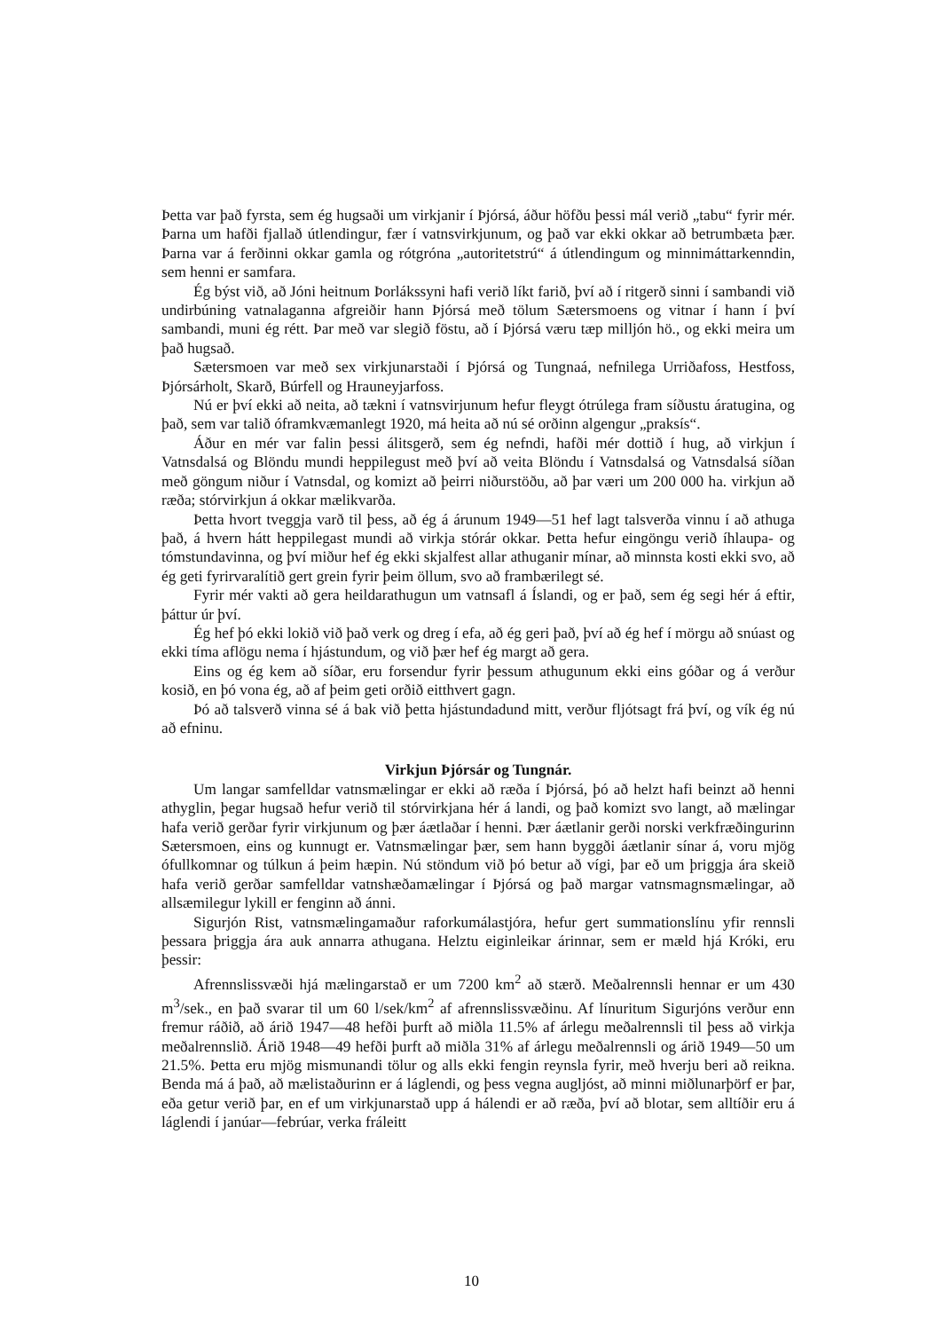Þetta var það fyrsta, sem ég hugsaði um virkjanir í Þjórsá, áður höfðu þessi mál verið „tabu“ fyrir mér. Þarna um hafði fjallað útlendingur, fær í vatnsvirkjunum, og það var ekki okkar að betrumbæta þær. Þarna var á ferðinni okkar gamla og rótgróna „autoritetstrú“ á útlendingum og minnimáttarkenndin, sem henni er samfara.
Ég býst við, að Jóni heitnum Þorlákssyni hafi verið líkt farið, því að í ritgerð sinni í sambandi við undirbúning vatnalaganna afgreiðir hann Þjórsá með tölum Sætersmoens og vitnar í hann í því sambandi, muni ég rétt. Þar með var slegið föstu, að í Þjórsá væru tæp milljón hö., og ekki meira um það hugsað.
Sætersmoen var með sex virkjunarstaði í Þjórsá og Tungnaá, nefnilega Urriðafoss, Hestfoss, Þjórsárholt, Skarð, Búrfell og Hrauneyjarfoss.
Nú er því ekki að neita, að tækni í vatnsvirjunum hefur fleygt ótrúlega fram síðustu áratugina, og það, sem var talið óframkvæmanlegt 1920, má heita að nú sé orðinn algengur „praksís“.
Áður en mér var falin þessi álitsgerð, sem ég nefndi, hafði mér dottið í hug, að virkjun í Vatnsdalsá og Blöndu mundi heppilegust með því að veita Blöndu í Vatnsdalsá og Vatnsdalsá síðan með göngum niður í Vatnsdal, og komizt að þeirri niðurstöðu, að þar væri um 200 000 ha. virkjun að ræða; stórvirkjun á okkar mælikvarða.
Þetta hvort tveggja varð til þess, að ég á árunum 1949—51 hef lagt talsverða vinnu í að athuga það, á hvern hátt heppilegast mundi að virkja stórár okkar. Þetta hefur eingöngu verið íhlaupa- og tómstundavinna, og því miður hef ég ekki skjalfest allar athuganir mínar, að minnsta kosti ekki svo, að ég geti fyrirvaralítið gert grein fyrir þeim öllum, svo að frambærilegt sé.
Fyrir mér vakti að gera heildarathugun um vatnsafl á Íslandi, og er það, sem ég segi hér á eftir, þáttur úr því.
Ég hef þó ekki lokið við það verk og dreg í efa, að ég geri það, því að ég hef í mörgu að snúast og ekki tíma aflögu nema í hjástundum, og við þær hef ég margt að gera.
Eins og ég kem að síðar, eru forsendur fyrir þessum athugunum ekki eins góðar og á verður kosið, en þó vona ég, að af þeim geti orðið eitthvert gagn.
Þó að talsverð vinna sé á bak við þetta hjástundadund mitt, verður fljótsagt frá því, og vík ég nú að efninu.
Virkjun Þjórsár og Tungnár.
Um langar samfelldar vatnsmælingar er ekki að ræða í Þjórsá, þó að helzt hafi beinzt að henni athyglin, þegar hugsað hefur verið til stórvirkjana hér á landi, og það komizt svo langt, að mælingar hafa verið gerðar fyrir virkjunum og þær áætlaðar í henni. Þær áætlanir gerði norski verkfræðingurinn Sætersmoen, eins og kunnugt er. Vatnsmælingar þær, sem hann byggði áætlanir sínar á, voru mjög ófullkomnar og túlkun á þeim hæpin. Nú stöndum við þó betur að vígi, þar eð um þriggja ára skeið hafa verið gerðar samfelldar vatnshæðamælingar í Þjórsá og það margar vatnsmagnsmælingar, að allsæmilegur lykill er fenginn að ánni.
Sigurjón Rist, vatnsmælingamaður raforkumálastjóra, hefur gert summationslínu yfir rennsli þessara þriggja ára auk annarra athugana. Helztu eiginleikar árinnar, sem er mæld hjá Króki, eru þessir:
Afrennslissvæði hjá mælingarstað er um 7200 km<sup>2</sup> að stærð. Meðalrennsli hennar er um 430 m<sup>3</sup>/sek., en það svarar til um 60 l/sek/km<sup>2</sup> af afrennslissvæðinu. Af línuritum Sigurjóns verður enn fremur ráðið, að árið 1947—48 hefði þurft að miðla 11.5% af árlegu meðalrennsli til þess að virkja meðalrennslið. Árið 1948—49 hefði þurft að miðla 31% af árlegu meðalrennsli og árið 1949—50 um 21.5%. Þetta eru mjög mismunandi tölur og alls ekki fengin reynsla fyrir, með hverju beri að reikna. Benda má á það, að mælistaðurinn er á láglendi, og þess vegna augljóst, að minni miðlunarþörf er þar, eða getur verið þar, en ef um virkjunarstað upp á hálendi er að ræða, því að blotar, sem alltíðir eru á láglendi í janúar—febrúar, verka fráleitt
10